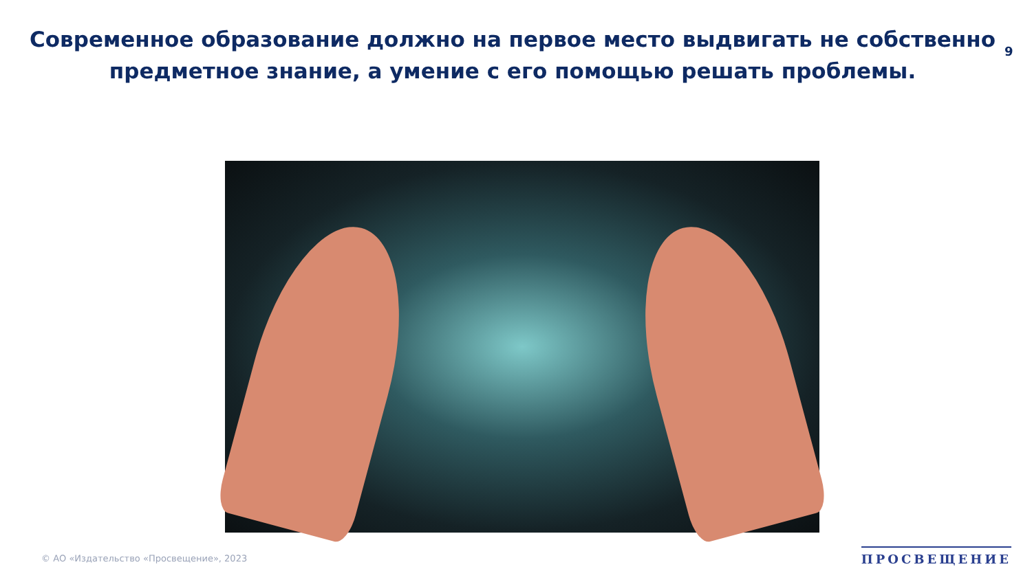Современное образование должно на первое место выдвигать не собственно предметное знание, а умение с его помощью решать проблемы.
9
© АО «Издательство «Просвещение», 2023
ПРОСВЕЩЕНИЕ